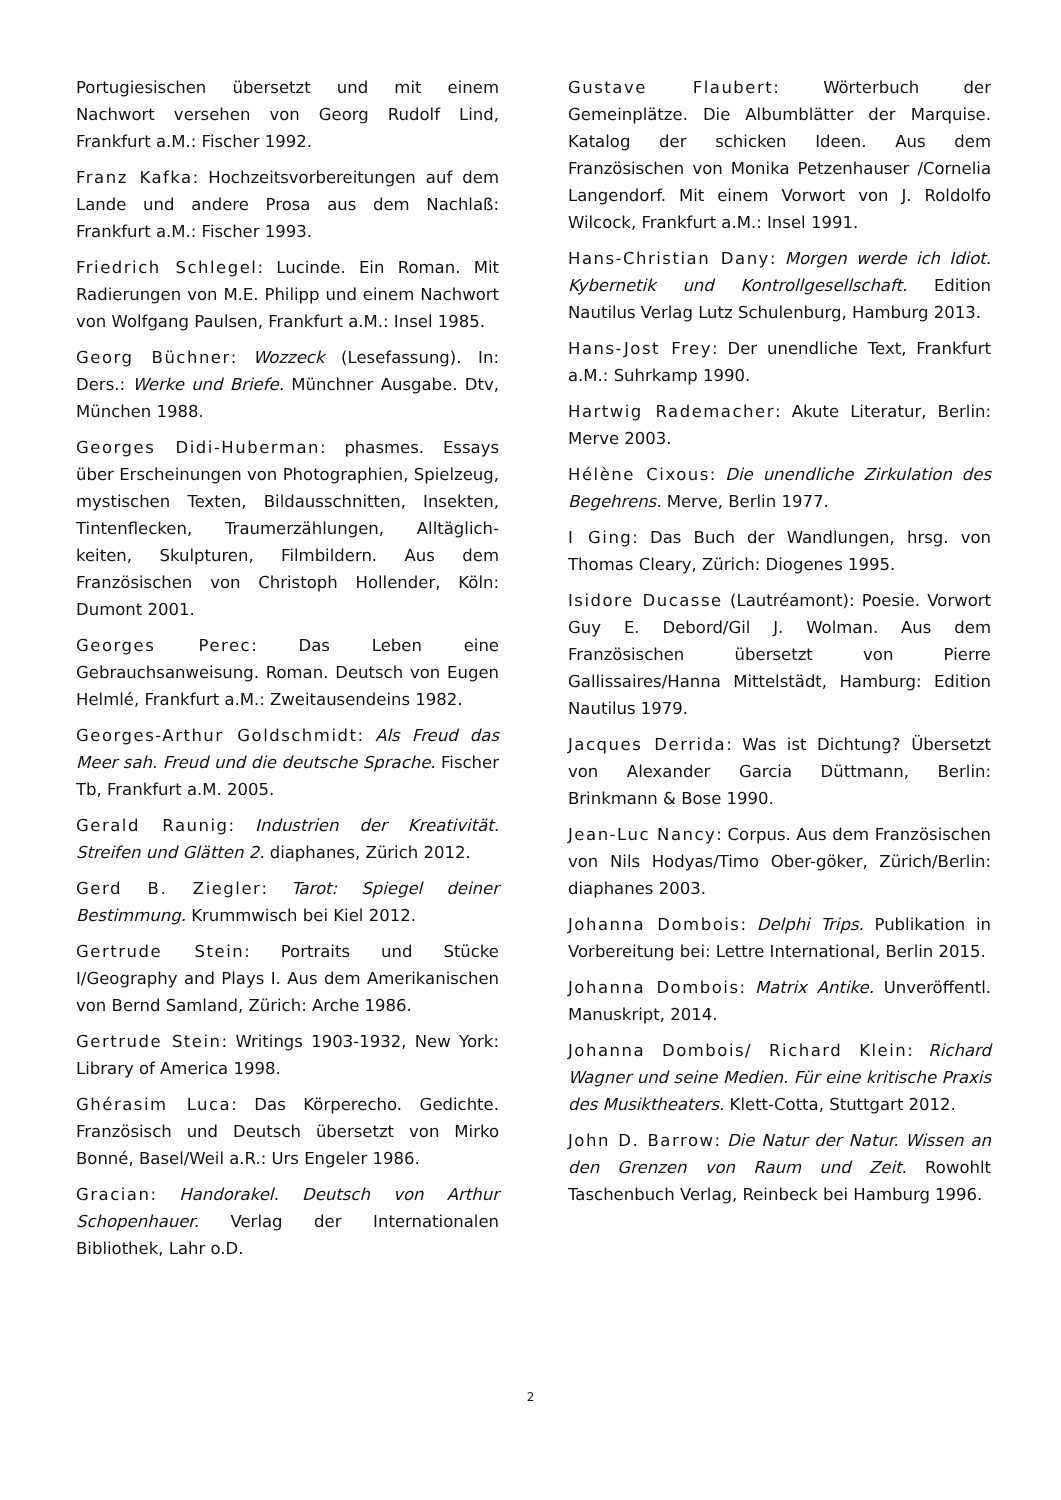Portugiesischen übersetzt und mit einem Nachwort versehen von Georg Rudolf Lind, Frankfurt a.M.: Fischer 1992.
Franz Kafka: Hochzeitsvorbereitungen auf dem Lande und andere Prosa aus dem Nachlaß: Frankfurt a.M.: Fischer 1993.
Friedrich Schlegel: Lucinde. Ein Roman. Mit Radierungen von M.E. Philipp und einem Nachwort von Wolfgang Paulsen, Frankfurt a.M.: Insel 1985.
Georg Büchner: Wozzeck (Lesefassung). In: Ders.: Werke und Briefe. Münchner Ausgabe. Dtv, München 1988.
Georges Didi-Huberman: phasmes. Essays über Erscheinungen von Photographien, Spielzeug, mystischen Texten, Bildausschnitten, Insekten, Tintenflecken, Traumerzählungen, Alltäglich-keiten, Skulpturen, Filmbildern. Aus dem Französischen von Christoph Hollender, Köln: Dumont 2001.
Georges Perec: Das Leben eine Gebrauchsanweisung. Roman. Deutsch von Eugen Helmlé, Frankfurt a.M.: Zweitausendeins 1982.
Georges-Arthur Goldschmidt: Als Freud das Meer sah. Freud und die deutsche Sprache. Fischer Tb, Frankfurt a.M. 2005.
Gerald Raunig: Industrien der Kreativität. Streifen und Glätten 2. diaphanes, Zürich 2012.
Gerd B. Ziegler: Tarot: Spiegel deiner Bestimmung. Krummwisch bei Kiel 2012.
Gertrude Stein: Portraits und Stücke I/Geography and Plays I. Aus dem Amerikanischen von Bernd Samland, Zürich: Arche 1986.
Gertrude Stein: Writings 1903-1932, New York: Library of America 1998.
Ghérasim Luca: Das Körperecho. Gedichte. Französisch und Deutsch übersetzt von Mirko Bonné, Basel/Weil a.R.: Urs Engeler 1986.
Gracian: Handorakel. Deutsch von Arthur Schopenhauer. Verlag der Internationalen Bibliothek, Lahr o.D.
Gustave Flaubert: Wörterbuch der Gemeinplätze. Die Albumblätter der Marquise. Katalog der schicken Ideen. Aus dem Französischen von Monika Petzenhauser /Cornelia Langendorf. Mit einem Vorwort von J. Roldolfo Wilcock, Frankfurt a.M.: Insel 1991.
Hans-Christian Dany: Morgen werde ich Idiot. Kybernetik und Kontrollgesellschaft. Edition Nautilus Verlag Lutz Schulenburg, Hamburg 2013.
Hans-Jost Frey: Der unendliche Text, Frankfurt a.M.: Suhrkamp 1990.
Hartwig Rademacher: Akute Literatur, Berlin: Merve 2003.
Hélène Cixous: Die unendliche Zirkulation des Begehrens. Merve, Berlin 1977.
I Ging: Das Buch der Wandlungen, hrsg. von Thomas Cleary, Zürich: Diogenes 1995.
Isidore Ducasse (Lautréamont): Poesie. Vorwort Guy E. Debord/Gil J. Wolman. Aus dem Französischen übersetzt von Pierre Gallissaires/Hanna Mittelstädt, Hamburg: Edition Nautilus 1979.
Jacques Derrida: Was ist Dichtung? Übersetzt von Alexander Garcia Düttmann, Berlin: Brinkmann & Bose 1990.
Jean-Luc Nancy: Corpus. Aus dem Französischen von Nils Hodyas/Timo Ober-göker, Zürich/Berlin: diaphanes 2003.
Johanna Dombois: Delphi Trips. Publikation in Vorbereitung bei: Lettre International, Berlin 2015.
Johanna Dombois: Matrix Antike. Unveröffentl. Manuskript, 2014.
Johanna Dombois/ Richard Klein: Richard Wagner und seine Medien. Für eine kritische Praxis des Musiktheaters. Klett-Cotta, Stuttgart 2012.
John D. Barrow: Die Natur der Natur. Wissen an den Grenzen von Raum und Zeit. Rowohlt Taschenbuch Verlag, Reinbeck bei Hamburg 1996.
2